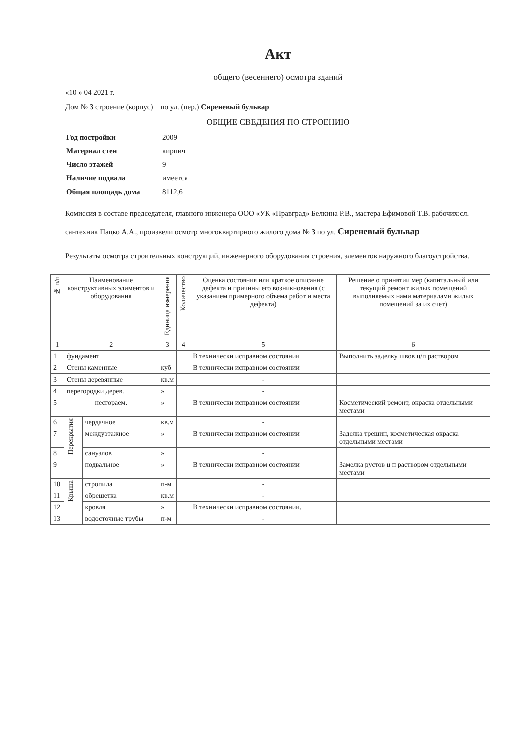Акт
общего (весеннего) осмотра зданий
«10 » 04 2021 г.
Дом № 3 строение (корпус) по ул. (пер.) Сиреневый бульвар
ОБЩИЕ СВЕДЕНИЯ ПО СТРОЕНИЮ
| Год постройки | 2009 |
| Материал стен | кирпич |
| Число этажей | 9 |
| Наличие подвала | имеется |
| Общая площадь дома | 8112,6 |
Комиссия в составе председателя, главного инженера ООО «УК «Правград» Белкина Р.В., мастера Ефимовой Т.В. рабочих:сл. сантехник Пацко А.А., произвели осмотр многоквартирного жилого дома № 3 по ул. Сиреневый бульвар
Результаты осмотра строительных конструкций, инженерного оборудования строения, элементов наружного благоустройства.
| № п/п | Наименование конструктивных элиментов и оборудования | | Единица измерения | Количество | Оценка состояния или краткое описание дефекта и причины его возникновения (с указанием примерного объема работ и места дефекта) | Решение о принятии мер (капитальный или текущий ремонт жилых помещений выполняемых нами материалами жилых помещений за их счет) |
| --- | --- | --- | --- | --- | --- | --- |
| 1 | 2 | | 3 | 4 | 5 | 6 |
| 1 | фундамент | | | | В технически исправном состоянии | Выполнить заделку швов ц/п раствором |
| 2 | Стены каменные | | куб | | В технически исправном состоянии | |
| 3 | Стены деревянные | | кв.м | | - | |
| 4 | перегородки дерев. | | » | | - | |
| 5 | несгораем. | | » | | В технически исправном состоянии | Косметический ремонт, окраска отдельными местами |
| 6 | Перекрытия | чердачное | кв.м | | - | |
| 7 | | междуэтажное | » | | В технически исправном состоянии | Заделка трещин, косметическая окраска отдельными местами |
| 8 | | санузлов | » | | - | |
| 9 | | подвальное | » | | В технически исправном состоянии | Замелка рустов ц п раствором отдельными местами |
| 10 | Крыша | стропила | п-м | | - | |
| 11 | | обрешетка | кв.м | | - | |
| 12 | | кровля | » | | В технически исправном состоянии. | |
| 13 | | водосточные трубы | п-м | | - | |